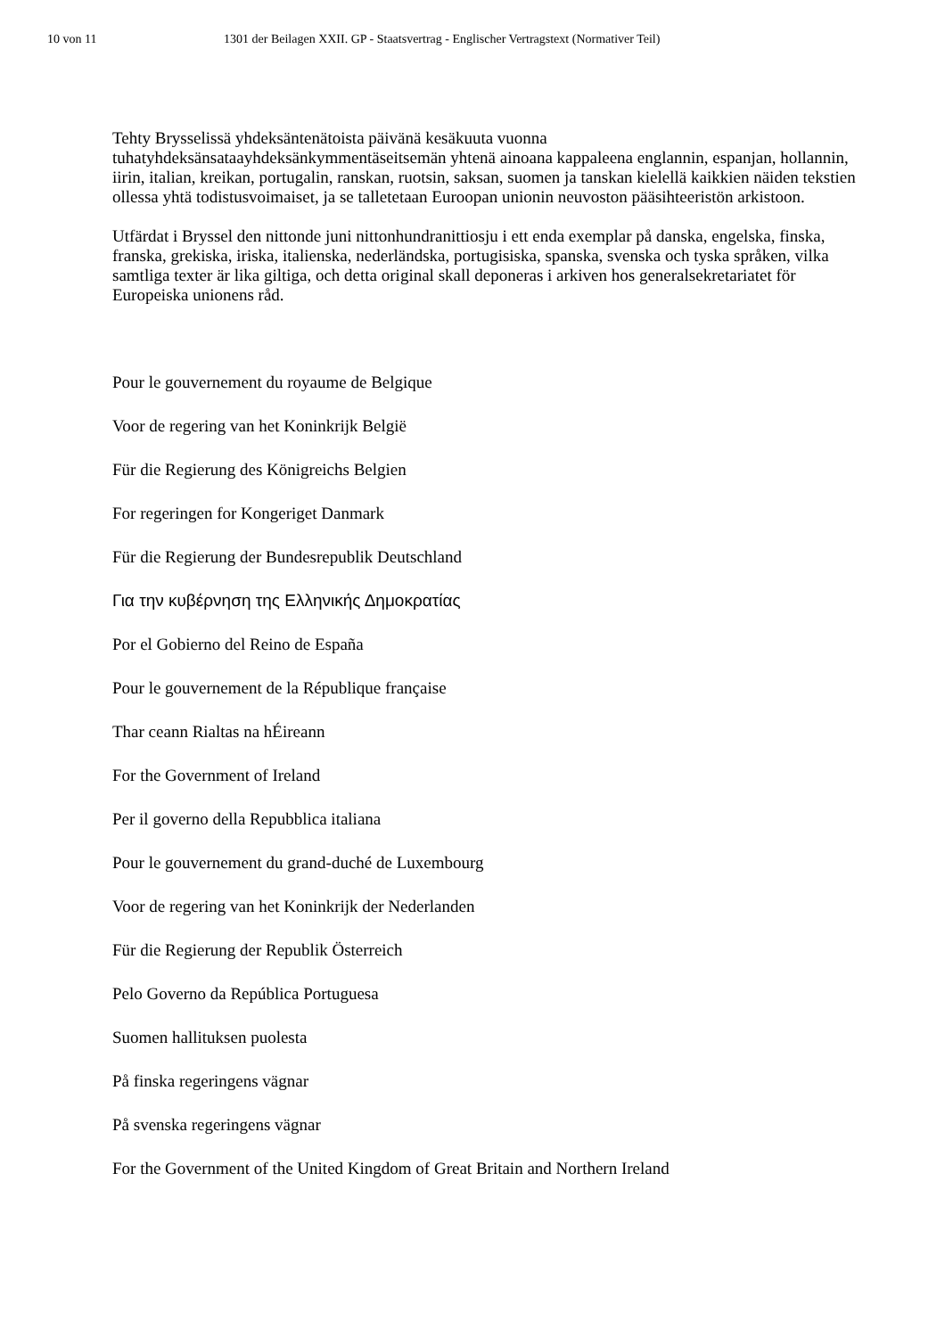10 von 11 1301 der Beilagen XXII. GP - Staatsvertrag - Englischer Vertragstext (Normativer Teil)
Tehty Brysselissä yhdeksäntenätoista päivänä kesäkuuta vuonna tuhatyhdeksänsataayhdeksänkymmentäseitsemän yhtenä ainoana kappaleena englannin, espanjan, hollannin, iirin, italian, kreikan, portugalin, ranskan, ruotsin, saksan, suomen ja tanskan kielellä kaikkien näiden tekstien ollessa yhtä todistusvoimaiset, ja se talletetaan Euroopan unionin neuvoston pääsihteeristön arkistoon.
Utfärdat i Bryssel den nittonde juni nittonhundranittiosju i ett enda exemplar på danska, engelska, finska, franska, grekiska, iriska, italienska, nederländska, portugisiska, spanska, svenska och tyska språken, vilka samtliga texter är lika giltiga, och detta original skall deponeras i arkiven hos generalsekretariatet för Europeiska unionens råd.
Pour le gouvernement du royaume de Belgique
Voor de regering van het Koninkrijk België
Für die Regierung des Königreichs Belgien
For regeringen for Kongeriget Danmark
Für die Regierung der Bundesrepublik Deutschland
Για την κυβέρνηση της Ελληνικής Δημοκρατίας
Por el Gobierno del Reino de España
Pour le gouvernement de la République française
Thar ceann Rialtas na hÉireann
For the Government of Ireland
Per il governo della Repubblica italiana
Pour le gouvernement du grand-duché de Luxembourg
Voor de regering van het Koninkrijk der Nederlanden
Für die Regierung der Republik Österreich
Pelo Governo da República Portuguesa
Suomen hallituksen puolesta
På finska regeringens vägnar
På svenska regeringens vägnar
For the Government of the United Kingdom of Great Britain and Northern Ireland